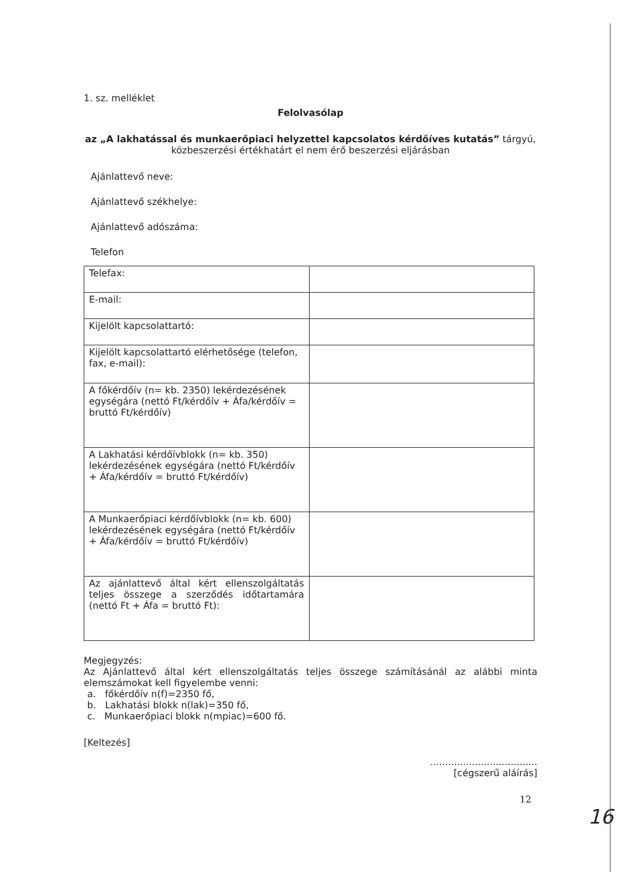1. sz. melléklet
Felolvasólap
az „A lakhatással és munkaerőpiaci helyzettel kapcsolatos kérdőíves kutatás” tárgyú,
közbeszerzési értékhatárt el nem érő beszerzési eljárásban
Ajánlattevő neve:
Ajánlattevő székhelye:
Ajánlattevő adószáma:
Telefon
| Telefax: | |
| E-mail: | |
| Kijelölt kapcsolattartó: | |
| Kijelölt kapcsolattartó elérhetősége (telefon, fax, e-mail): | |
| A főkérdőív (n= kb. 2350) lekérdezésének egységára (nettó Ft/kérdőív + Áfa/kérdőív = bruttó Ft/kérdőív) | |
| A Lakhatási kérdőívblokk (n= kb. 350) lekérdezésének egységára (nettó Ft/kérdőív + Áfa/kérdőív = bruttó Ft/kérdőív) | |
| A Munkaerőpiaci kérdőívblokk (n= kb. 600) lekérdezésének egységára (nettó Ft/kérdőív + Áfa/kérdőív = bruttó Ft/kérdőív) | |
| Az ajánlattevő által kért ellenszolgáltatás teljes összege a szerződés időtartamára (nettó Ft + Áfa = bruttó Ft): | |
Megjegyzés:
Az Ajánlattevő által kért ellenszolgáltatás teljes összege számításánál az alábbi minta elemszámokat kell figyelembe venni:
a. főkérdőív n(f)=2350 fő,
b. Lakhatási blokk n(lak)=350 fő,
c. Munkaerőpiaci blokk n(mpiac)=600 fő.
[Keltezés]
....................................
[cégszerű aláírás]
12
16